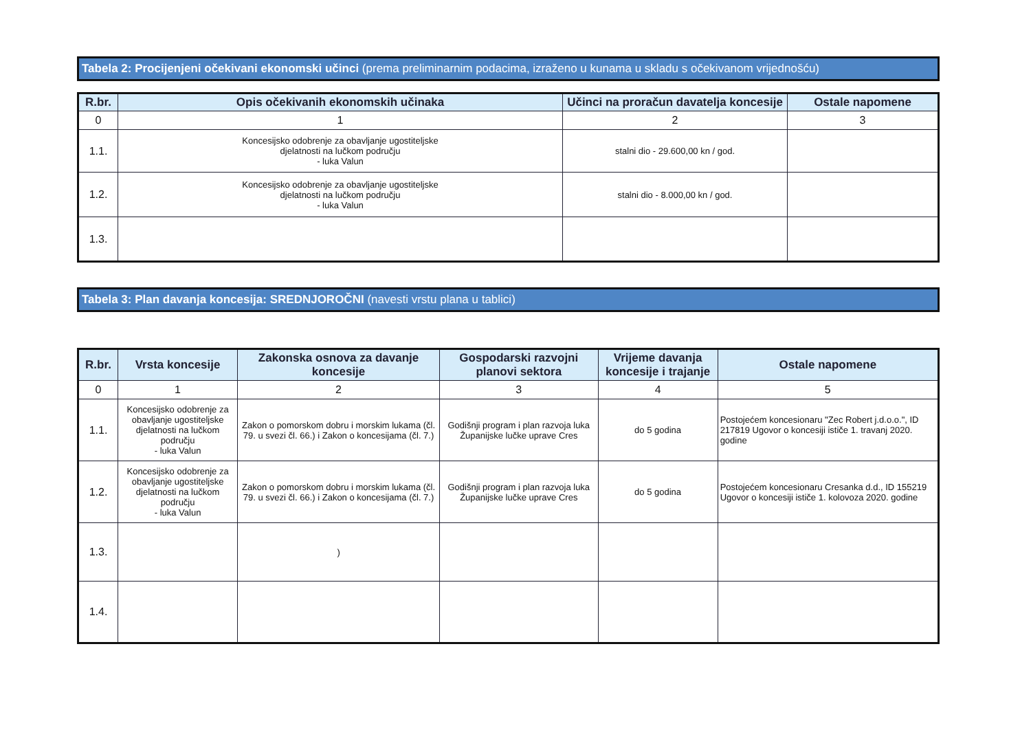Tabela 2: Procijenjeni očekivani ekonomski učinci (prema preliminarnim podacima, izraženo u kunama u skladu s očekivanom vrijednošću)
| R.br. | Opis očekivanih ekonomskih učinaka | Učinci na proračun davatelja koncesije | Ostale napomene |
| --- | --- | --- | --- |
| 0 | 1 | 2 | 3 |
| 1.1. | Koncesijsko odobrenje za obavljanje ugostiteljske djelatnosti na lučkom području - luka Valun | stalni dio - 29.600,00 kn / god. | |
| 1.2. | Koncesijsko odobrenje za obavljanje ugostiteljske djelatnosti na lučkom području - luka Valun | stalni dio - 8.000,00 kn / god. | |
| 1.3. | | | |
Tabela 3: Plan davanja koncesija: SREDNJOROČNI (navesti vrstu plana u tablici)
| R.br. | Vrsta koncesije | Zakonska osnova za davanje koncesije | Gospodarski razvojni planovi sektora | Vrijeme davanja koncesije i trajanje | Ostale napomene |
| --- | --- | --- | --- | --- | --- |
| 0 | 1 | 2 | 3 | 4 | 5 |
| 1.1. | Koncesijsko odobrenje za obavljanje ugostiteljske djelatnosti na lučkom području - luka Valun | Zakon o pomorskom dobru i morskim lukama (čl. 79. u svezi čl. 66.) i Zakon o koncesijama (čl. 7.) | Godišnji program i plan razvoja luka Županijske lučke uprave Cres | do 5 godina | Postojećem koncesionaru "Zec Robert j.d.o.o.", ID 217819 Ugovor o koncesiji ističe 1. travanj 2020. godine |
| 1.2. | Koncesijsko odobrenje za obavljanje ugostiteljske djelatnosti na lučkom području - luka Valun | Zakon o pomorskom dobru i morskim lukama (čl. 79. u svezi čl. 66.) i Zakon o koncesijama (čl. 7.) | Godišnji program i plan razvoja luka Županijske lučke uprave Cres | do 5 godina | Postojećem koncesionaru Cresanka d.d., ID 155219 Ugovor o koncesiji ističe 1. kolovoza 2020. godine |
| 1.3. | | ) | | | |
| 1.4. | | | | | |